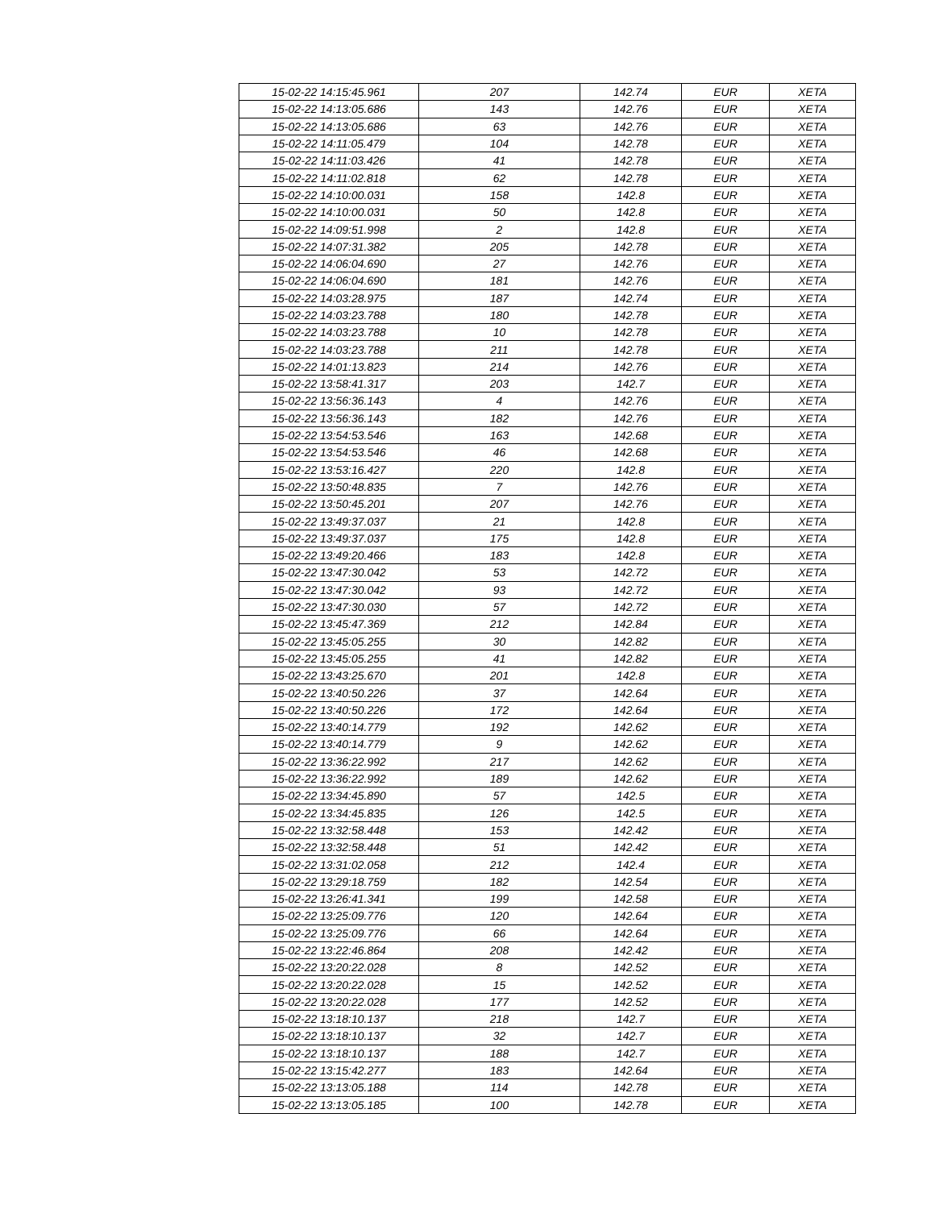| 15-02-22 14:15:45.961 | 207 | 142.74 | EUR | XETA |
| 15-02-22 14:13:05.686 | 143 | 142.76 | EUR | XETA |
| 15-02-22 14:13:05.686 | 63 | 142.76 | EUR | XETA |
| 15-02-22 14:11:05.479 | 104 | 142.78 | EUR | XETA |
| 15-02-22 14:11:03.426 | 41 | 142.78 | EUR | XETA |
| 15-02-22 14:11:02.818 | 62 | 142.78 | EUR | XETA |
| 15-02-22 14:10:00.031 | 158 | 142.8 | EUR | XETA |
| 15-02-22 14:10:00.031 | 50 | 142.8 | EUR | XETA |
| 15-02-22 14:09:51.998 | 2 | 142.8 | EUR | XETA |
| 15-02-22 14:07:31.382 | 205 | 142.78 | EUR | XETA |
| 15-02-22 14:06:04.690 | 27 | 142.76 | EUR | XETA |
| 15-02-22 14:06:04.690 | 181 | 142.76 | EUR | XETA |
| 15-02-22 14:03:28.975 | 187 | 142.74 | EUR | XETA |
| 15-02-22 14:03:23.788 | 180 | 142.78 | EUR | XETA |
| 15-02-22 14:03:23.788 | 10 | 142.78 | EUR | XETA |
| 15-02-22 14:03:23.788 | 211 | 142.78 | EUR | XETA |
| 15-02-22 14:01:13.823 | 214 | 142.76 | EUR | XETA |
| 15-02-22 13:58:41.317 | 203 | 142.7 | EUR | XETA |
| 15-02-22 13:56:36.143 | 4 | 142.76 | EUR | XETA |
| 15-02-22 13:56:36.143 | 182 | 142.76 | EUR | XETA |
| 15-02-22 13:54:53.546 | 163 | 142.68 | EUR | XETA |
| 15-02-22 13:54:53.546 | 46 | 142.68 | EUR | XETA |
| 15-02-22 13:53:16.427 | 220 | 142.8 | EUR | XETA |
| 15-02-22 13:50:48.835 | 7 | 142.76 | EUR | XETA |
| 15-02-22 13:50:45.201 | 207 | 142.76 | EUR | XETA |
| 15-02-22 13:49:37.037 | 21 | 142.8 | EUR | XETA |
| 15-02-22 13:49:37.037 | 175 | 142.8 | EUR | XETA |
| 15-02-22 13:49:20.466 | 183 | 142.8 | EUR | XETA |
| 15-02-22 13:47:30.042 | 53 | 142.72 | EUR | XETA |
| 15-02-22 13:47:30.042 | 93 | 142.72 | EUR | XETA |
| 15-02-22 13:47:30.030 | 57 | 142.72 | EUR | XETA |
| 15-02-22 13:45:47.369 | 212 | 142.84 | EUR | XETA |
| 15-02-22 13:45:05.255 | 30 | 142.82 | EUR | XETA |
| 15-02-22 13:45:05.255 | 41 | 142.82 | EUR | XETA |
| 15-02-22 13:43:25.670 | 201 | 142.8 | EUR | XETA |
| 15-02-22 13:40:50.226 | 37 | 142.64 | EUR | XETA |
| 15-02-22 13:40:50.226 | 172 | 142.64 | EUR | XETA |
| 15-02-22 13:40:14.779 | 192 | 142.62 | EUR | XETA |
| 15-02-22 13:40:14.779 | 9 | 142.62 | EUR | XETA |
| 15-02-22 13:36:22.992 | 217 | 142.62 | EUR | XETA |
| 15-02-22 13:36:22.992 | 189 | 142.62 | EUR | XETA |
| 15-02-22 13:34:45.890 | 57 | 142.5 | EUR | XETA |
| 15-02-22 13:34:45.835 | 126 | 142.5 | EUR | XETA |
| 15-02-22 13:32:58.448 | 153 | 142.42 | EUR | XETA |
| 15-02-22 13:32:58.448 | 51 | 142.42 | EUR | XETA |
| 15-02-22 13:31:02.058 | 212 | 142.4 | EUR | XETA |
| 15-02-22 13:29:18.759 | 182 | 142.54 | EUR | XETA |
| 15-02-22 13:26:41.341 | 199 | 142.58 | EUR | XETA |
| 15-02-22 13:25:09.776 | 120 | 142.64 | EUR | XETA |
| 15-02-22 13:25:09.776 | 66 | 142.64 | EUR | XETA |
| 15-02-22 13:22:46.864 | 208 | 142.42 | EUR | XETA |
| 15-02-22 13:20:22.028 | 8 | 142.52 | EUR | XETA |
| 15-02-22 13:20:22.028 | 15 | 142.52 | EUR | XETA |
| 15-02-22 13:20:22.028 | 177 | 142.52 | EUR | XETA |
| 15-02-22 13:18:10.137 | 218 | 142.7 | EUR | XETA |
| 15-02-22 13:18:10.137 | 32 | 142.7 | EUR | XETA |
| 15-02-22 13:18:10.137 | 188 | 142.7 | EUR | XETA |
| 15-02-22 13:15:42.277 | 183 | 142.64 | EUR | XETA |
| 15-02-22 13:13:05.188 | 114 | 142.78 | EUR | XETA |
| 15-02-22 13:13:05.185 | 100 | 142.78 | EUR | XETA |